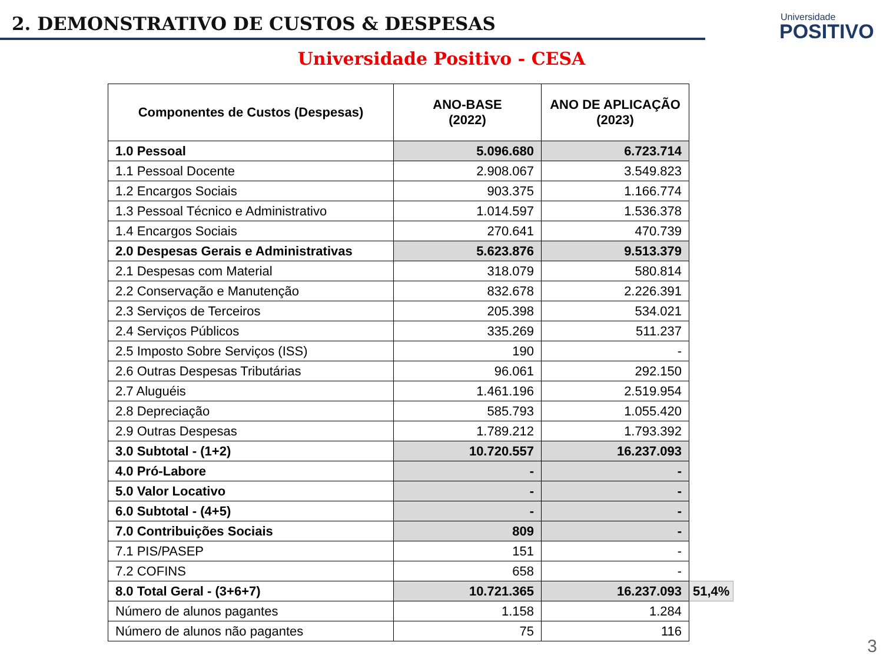2. DEMONSTRATIVO DE CUSTOS & DESPESAS
Universidade
POSITIVO
Universidade Positivo - CESA
| Componentes de Custos (Despesas) | ANO-BASE (2022) | ANO DE APLICAÇÃO (2023) | |
| 1.0 Pessoal | 5.096.680 | 6.723.714 | |
| 1.1 Pessoal Docente | 2.908.067 | 3.549.823 | |
| 1.2 Encargos Sociais | 903.375 | 1.166.774 | |
| 1.3 Pessoal Técnico e Administrativo | 1.014.597 | 1.536.378 | |
| 1.4 Encargos Sociais | 270.641 | 470.739 | |
| 2.0 Despesas Gerais e Administrativas | 5.623.876 | 9.513.379 | |
| 2.1 Despesas com Material | 318.079 | 580.814 | |
| 2.2 Conservação e Manutenção | 832.678 | 2.226.391 | |
| 2.3 Serviços de Terceiros | 205.398 | 534.021 | |
| 2.4 Serviços Públicos | 335.269 | 511.237 | |
| 2.5 Imposto Sobre Serviços (ISS) | 190 | - | |
| 2.6 Outras Despesas Tributárias | 96.061 | 292.150 | |
| 2.7 Aluguéis | 1.461.196 | 2.519.954 | |
| 2.8 Depreciação | 585.793 | 1.055.420 | |
| 2.9 Outras Despesas | 1.789.212 | 1.793.392 | |
| 3.0 Subtotal - (1+2) | 10.720.557 | 16.237.093 | |
| 4.0 Pró-Labore | - | - | |
| 5.0 Valor Locativo | - | - | |
| 6.0 Subtotal - (4+5) | - | - | |
| 7.0 Contribuições Sociais | 809 | - | |
| 7.1 PIS/PASEP | 151 | - | |
| 7.2 COFINS | 658 | - | |
| 8.0 Total Geral - (3+6+7) | 10.721.365 | 16.237.093 | 51,4% |
| Número de alunos pagantes | 1.158 | 1.284 | |
| Número de alunos não pagantes | 75 | 116 | |
3